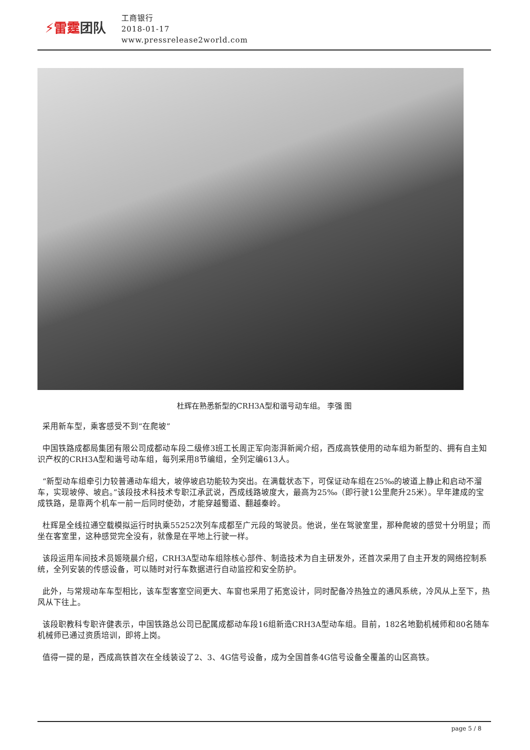⚡雷霆团队
工商银行
2018-01-17
www.pressrelease2world.com
杜辉在熟悉新型的CRH3A型和谐号动车组。 李强 图
采用新车型，乘客感受不到“在爬坡”
中国铁路成都局集团有限公司成都动车段二级修3班工长周正军向澎湃新闻介绍，西成高铁使用的动车组为新型的、拥有自主知识产权的CRH3A型和谐号动车组，每列采用8节编组，全列定编613人。
“新型动车组牵引力较普通动车组大，坡停坡启功能较为突出。在满载状态下，可保证动车组在25‰的坡道上静止和启动不溜车，实现坡停、坡启。”该段技术科技术专职江承武说，西成线路坡度大，最高为25‰（即行驶1公里爬升25米）。早年建成的宝成铁路，是靠两个机车一前一后同时使劲，才能穿越蜀道、翻越秦岭。
杜辉是全线拉通空载模拟运行时执乘55252次列车成都至广元段的驾驶员。他说，坐在驾驶室里，那种爬坡的感觉十分明显；而坐在客室里，这种感觉完全没有，就像是在平地上行驶一样。
该段运用车间技术员姬晓晨介绍，CRH3A型动车组除核心部件、制造技术为自主研发外，还首次采用了自主开发的网络控制系统，全列安装的传感设备，可以随时对行车数据进行自动监控和安全防护。
此外，与常规动车车型相比，该车型客室空间更大、车窗也采用了拓宽设计，同时配备冷热独立的通风系统，冷风从上至下，热风从下往上。
该段职教科专职许健表示，中国铁路总公司已配属成都动车段16组新造CRH3A型动车组。目前，182名地勤机械师和80名随车机械师已通过资质培训，即将上岗。
值得一提的是，西成高铁首次在全线装设了2、3、4G信号设备，成为全国首条4G信号设备全覆盖的山区高铁。
page 5 / 8